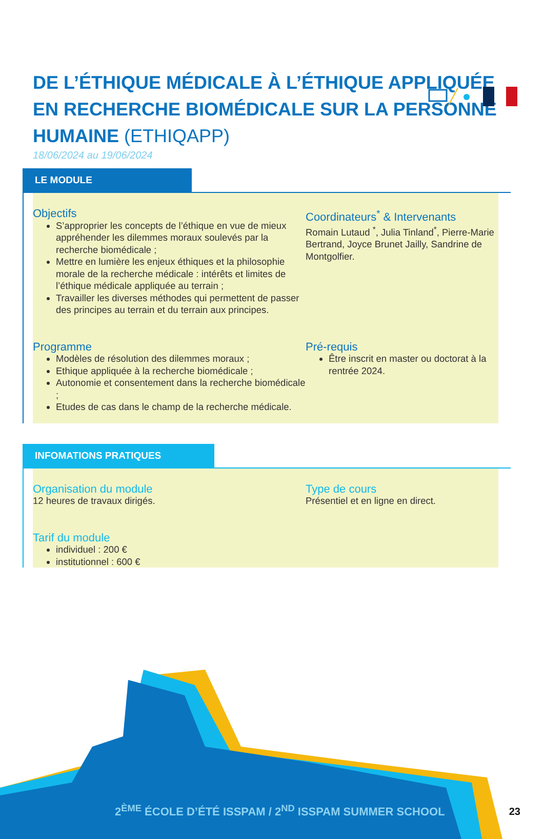DE L’ÉTHIQUE MÉDICALE À L’ÉTHIQUE APPLIQUÉE EN RECHERCHE BIOMÉDICALE SUR LA PERSONNE HUMAINE (ETHIQAPP)
18/06/2024 au 19/06/2024
LE MODULE
Objectifs
S’approprier les concepts de l’éthique en vue de mieux appréhender les dilemmes moraux soulevés par la recherche biomédicale ;
Mettre en lumière les enjeux éthiques et la philosophie morale de la recherche médicale : intérêts et limites de l’éthique médicale appliquée au terrain ;
Travailler les diverses méthodes qui permettent de passer des principes au terrain et du terrain aux principes.
Coordinateurs<sup>*</sup> & Intervenants
Romain Lutaud <sup>*</sup>, Julia Tinland<sup>*</sup>, Pierre-Marie Bertrand, Joyce Brunet Jailly, Sandrine de Montgolfier.
Programme
Modèles de résolution des dilemmes moraux ;
Ethique appliquée à la recherche biomédicale ;
Autonomie et consentement dans la recherche biomédicale ;
Etudes de cas dans le champ de la recherche médicale.
Pré-requis
Être inscrit en master ou doctorat à la rentrée 2024.
INFOMATIONS PRATIQUES
Organisation du module
12 heures de travaux dirigés.
Type de cours
Présentiel et en ligne en direct.
Tarif du module
individuel : 200 €
institutionnel : 600 €
2<sup>ÈME</sup> ÉCOLE D’ÉTÉ ISSPAM / 2<sup>ND</sup> ISSPAM SUMMER SCHOOL
23